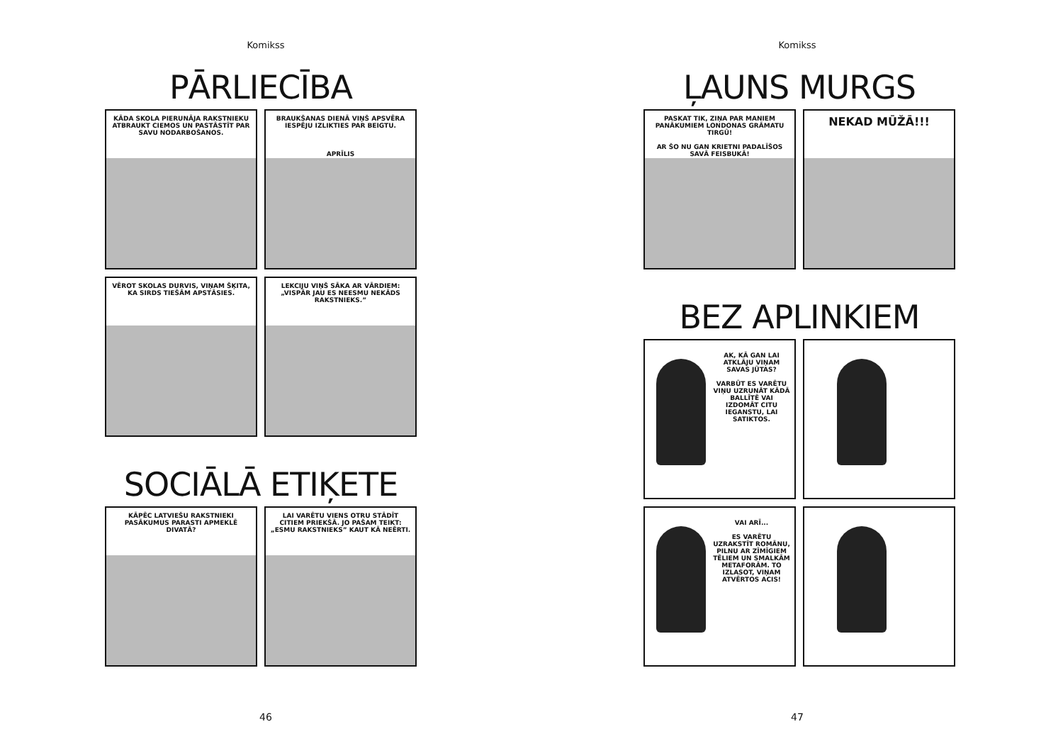Komikss
PĀRLIECĪBA
KĀDA SKOLA PIERUNĀJA RAKSTNIEKU ATBRAUKT CIEMOS UN PASTĀSTĪT PAR SAVU NODARBOŠANOS.
BRAUKŠANAS DIENĀ VIŅŠ APSVĒRA IESPĒJU IZLIKTIES PAR BEIGTU.
APRĪLIS
VĒROT SKOLAS DURVIS, VIŅAM ŠĶITA, KA SIRDS TIEŠĀM APSTĀSIES.
LEKCIJU VIŅŠ SĀKA AR VĀRDIEM: „VISPĀR JAU ES NEESMU NEKĀDS RAKSTNIEKS.”
SOCIĀLĀ ETIĶETE
KĀPĒC LATVIEŠU RAKSTNIEKI PASĀKUMUS PARASTI APMEKLĒ DIVATĀ?
LAI VARĒTU VIENS OTRU STĀDĪT CITIEM PRIEKŠĀ. JO PAŠAM TEIKT: „ESMU RAKSTNIEKS” KAUT KĀ NEĒRTI.
46
Komikss
ĻAUNS MURGS
PASKAT TIK, ZIŅA PAR MANIEM PANĀKUMIEM LONDONAS GRĀMATU TIRGŪ!
AR ŠO NU GAN KRIETNI PADALĪŠOS SAVĀ FEISBUKĀ!
NEKAD MŪŽĀ!!!
BEZ APLINKIEM
AK, KĀ GAN LAI ATKLĀJU VIŅAM SAVAS JŪTAS?
VARBŪT ES VARĒTU VIŅU UZRUNĀT KĀDĀ BALLĪTĒ VAI IZDOMĀT CITU IEGANSTU, LAI SATIKTOS.
VAI ARĪ...
ES VARĒTU UZRAKSTĪT ROMĀNU, PILNU AR ZĪMĪGIEM TĒLIEM UN SMALKĀM METAFORĀM. TO IZLASOT, VIŅAM ATVĒRTOS ACIS!
47